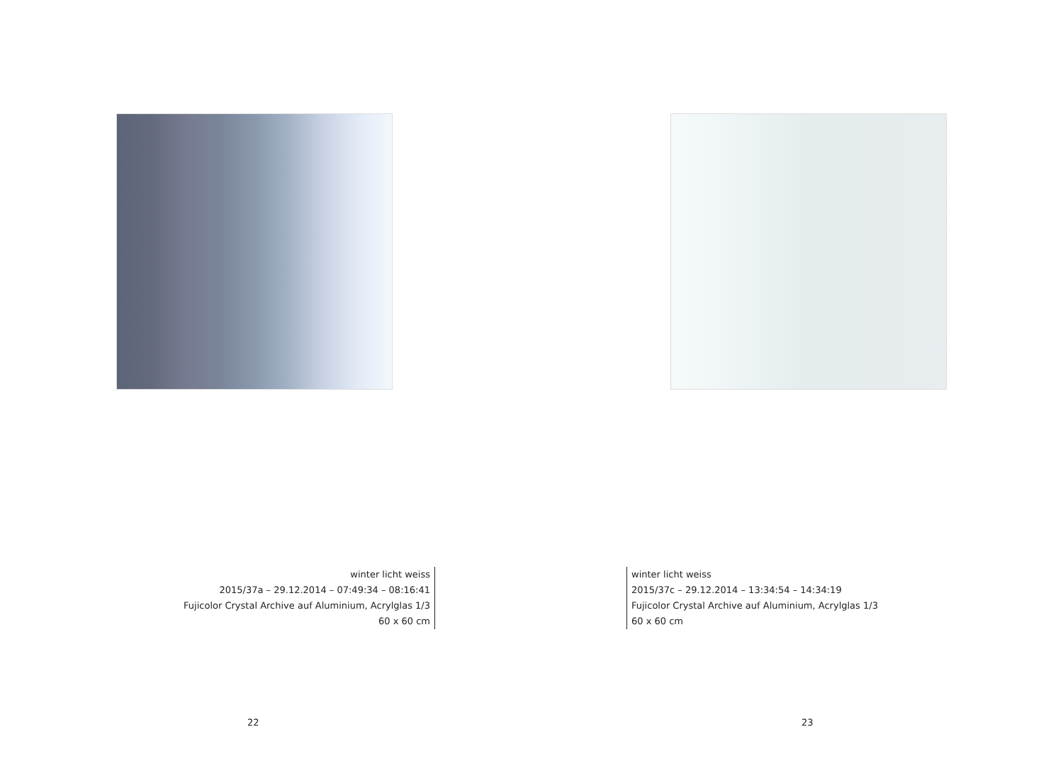winter licht weiss
2015/37a – 29.12.2014 – 07:49:34 – 08:16:41
Fujicolor Crystal Archive auf Aluminium, Acrylglas 1/3
60 x 60 cm
22
winter licht weiss
2015/37c – 29.12.2014 – 13:34:54 – 14:34:19
Fujicolor Crystal Archive auf Aluminium, Acrylglas 1/3
60 x 60 cm
23